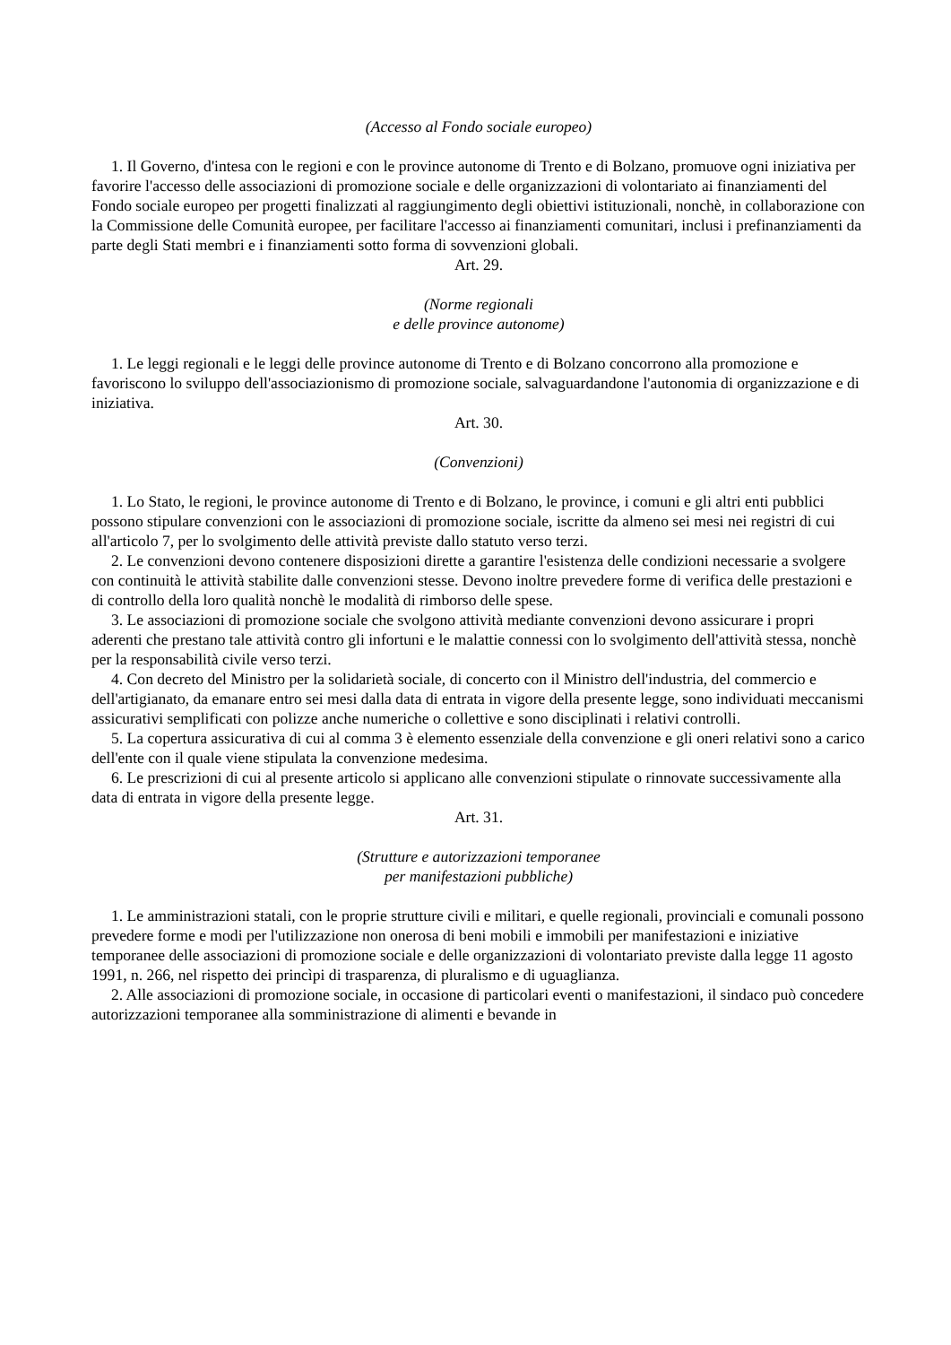(Accesso al Fondo sociale europeo)
1. Il Governo, d'intesa con le regioni e con le province autonome di Trento e di Bolzano, promuove ogni iniziativa per favorire l'accesso delle associazioni di promozione sociale e delle organizzazioni di volontariato ai finanziamenti del Fondo sociale europeo per progetti finalizzati al raggiungimento degli obiettivi istituzionali, nonchè, in collaborazione con la Commissione delle Comunità europee, per facilitare l'accesso ai finanziamenti comunitari, inclusi i prefinanziamenti da parte degli Stati membri e i finanziamenti sotto forma di sovvenzioni globali.
Art. 29.
(Norme regionali
e delle province autonome)
1. Le leggi regionali e le leggi delle province autonome di Trento e di Bolzano concorrono alla promozione e favoriscono lo sviluppo dell'associazionismo di promozione sociale, salvaguardandone l'autonomia di organizzazione e di iniziativa.
Art. 30.
(Convenzioni)
1. Lo Stato, le regioni, le province autonome di Trento e di Bolzano, le province, i comuni e gli altri enti pubblici possono stipulare convenzioni con le associazioni di promozione sociale, iscritte da almeno sei mesi nei registri di cui all'articolo 7, per lo svolgimento delle attività previste dallo statuto verso terzi.
2. Le convenzioni devono contenere disposizioni dirette a garantire l'esistenza delle condizioni necessarie a svolgere con continuità le attività stabilite dalle convenzioni stesse. Devono inoltre prevedere forme di verifica delle prestazioni e di controllo della loro qualità nonchè le modalità di rimborso delle spese.
3. Le associazioni di promozione sociale che svolgono attività mediante convenzioni devono assicurare i propri aderenti che prestano tale attività contro gli infortuni e le malattie connessi con lo svolgimento dell'attività stessa, nonchè per la responsabilità civile verso terzi.
4. Con decreto del Ministro per la solidarietà sociale, di concerto con il Ministro dell'industria, del commercio e dell'artigianato, da emanare entro sei mesi dalla data di entrata in vigore della presente legge, sono individuati meccanismi assicurativi semplificati con polizze anche numeriche o collettive e sono disciplinati i relativi controlli.
5. La copertura assicurativa di cui al comma 3 è elemento essenziale della convenzione e gli oneri relativi sono a carico dell'ente con il quale viene stipulata la convenzione medesima.
6. Le prescrizioni di cui al presente articolo si applicano alle convenzioni stipulate o rinnovate successivamente alla data di entrata in vigore della presente legge.
Art. 31.
(Strutture e autorizzazioni temporanee
per manifestazioni pubbliche)
1. Le amministrazioni statali, con le proprie strutture civili e militari, e quelle regionali, provinciali e comunali possono prevedere forme e modi per l'utilizzazione non onerosa di beni mobili e immobili per manifestazioni e iniziative temporanee delle associazioni di promozione sociale e delle organizzazioni di volontariato previste dalla legge 11 agosto 1991, n. 266, nel rispetto dei princìpi di trasparenza, di pluralismo e di uguaglianza.
2. Alle associazioni di promozione sociale, in occasione di particolari eventi o manifestazioni, il sindaco può concedere autorizzazioni temporanee alla somministrazione di alimenti e bevande in